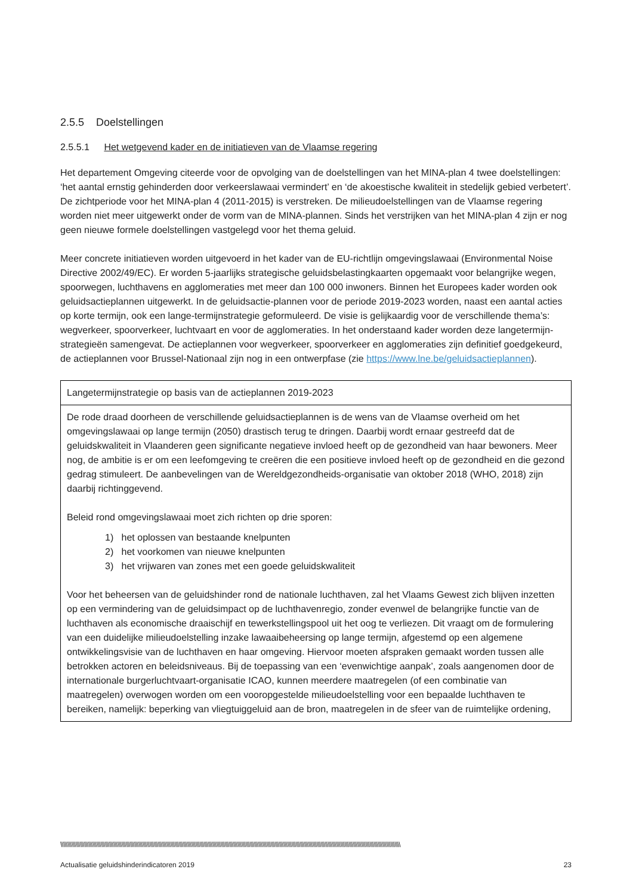2.5.5 Doelstellingen
2.5.5.1 Het wetgevend kader en de initiatieven van de Vlaamse regering
Het departement Omgeving citeerde voor de opvolging van de doelstellingen van het MINA-plan 4 twee doelstellingen: ‘het aantal ernstig gehinderden door verkeerslawaai vermindert’ en ‘de akoestische kwaliteit in stedelijk gebied verbetert’. De zichtperiode voor het MINA-plan 4 (2011-2015) is verstreken. De milieudoelstellingen van de Vlaamse regering worden niet meer uitgewerkt onder de vorm van de MINA-plannen. Sinds het verstrijken van het MINA-plan 4 zijn er nog geen nieuwe formele doelstellingen vastgelegd voor het thema geluid.
Meer concrete initiatieven worden uitgevoerd in het kader van de EU-richtlijn omgevingslawaai (Environmental Noise Directive 2002/49/EC). Er worden 5-jaarlijks strategische geluidsbelastingkaarten opgemaakt voor belangrijke wegen, spoorwegen, luchthavens en agglomeraties met meer dan 100 000 inwoners. Binnen het Europees kader worden ook geluidsactieplannen uitgewerkt. In de geluidsactie-plannen voor de periode 2019-2023 worden, naast een aantal acties op korte termijn, ook een lange-termijnstrategie geformuleerd. De visie is gelijkaardig voor de verschillende thema’s: wegverkeer, spoorverkeer, luchtvaart en voor de agglomeraties. In het onderstaand kader worden deze langetermijn-strategieën samengevat. De actieplannen voor wegverkeer, spoorverkeer en agglomeraties zijn definitief goedgekeurd, de actieplannen voor Brussel-Nationaal zijn nog in een ontwerpfase (zie https://www.lne.be/geluidsactieplannen).
| Langetermijnstrategie op basis van de actieplannen 2019-2023 |
| De rode draad doorheen de verschillende geluidsactieplannen is de wens van de Vlaamse overheid om het omgevingslawaai op lange termijn (2050) drastisch terug te dringen. Daarbij wordt ernaar gestreefd dat de geluidskwaliteit in Vlaanderen geen significante negatieve invloed heeft op de gezondheid van haar bewoners. Meer nog, de ambitie is er om een leefomgeving te creëren die een positieve invloed heeft op de gezondheid en die gezond gedrag stimuleert. De aanbevelingen van de Wereldgezondheids-organisatie van oktober 2018 (WHO, 2018) zijn daarbij richtinggevend. Beleid rond omgevingslawaai moet zich richten op drie sporen: 1) het oplossen van bestaande knelpunten 2) het voorkomen van nieuwe knelpunten 3) het vrijwaren van zones met een goede geluidskwaliteit Voor het beheersen van de geluidshinder rond de nationale luchthaven, zal het Vlaams Gewest zich blijven inzetten op een vermindering van de geluidsimpact op de luchthavenregio, zonder evenwel de belangrijke functie van de luchthaven als economische draaischijf en tewerkstellingspool uit het oog te verliezen. Dit vraagt om de formulering van een duidelijke milieudoelstelling inzake lawaaibeheersing op lange termijn, afgestemd op een algemene ontwikkelingsvisie van de luchthaven en haar omgeving. Hiervoor moeten afspraken gemaakt worden tussen alle betrokken actoren en beleidsniveaus. Bij de toepassing van een ‘evenwichtige aanpak’, zoals aangenomen door de internationale burgerluchtvaart-organisatie ICAO, kunnen meerdere maatregelen (of een combinatie van maatregelen) overwogen worden om een vooropgestelde milieudoelstelling voor een bepaalde luchthaven te bereiken, namelijk: beperking van vliegtuiggeluid aan de bron, maatregelen in de sfeer van de ruimtelijke ordening, |
\\\\\\\\\\\\\\\\\\\\\\\\\\\\\\\\\\\\\\\\\\\\\\\\\\\\\\\\\\\\\\\\\\\\\\\\\\\\\\\\\\\\\\\\\\\\\\\\\\\\\\\\\\\\\\\\\\\\\\\\\\\\\\\\\\\\\\\\\\\\\\\\\\\\\\\\\\\\\\\\\\\\\\\\\\\\\\\\\\\\\\\\\\\\\\\\\\\\\\\\\\\\\\\\\\\\\\\\\\\\\\\\\\\\\\\\\\\\\\\\\\\\
Actualisatie geluidshinderindicatoren 2019 23